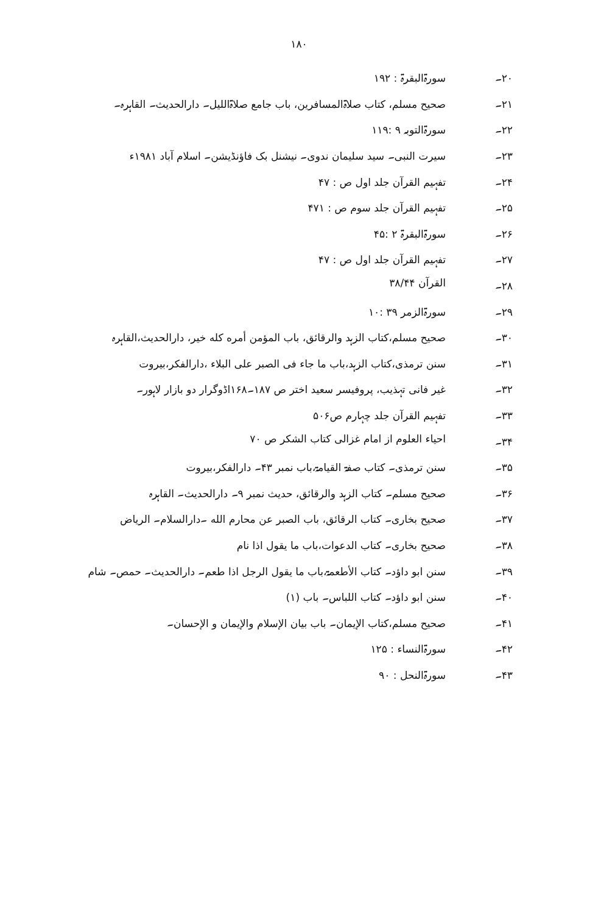۱۸۰
۲۰۔ سورۃالبقرۃ : ۱۹۲
۲۱۔ صحیح مسلم، کتاب صلاۃالمسافرین، باب جامع صلاۃاللیل۔ دارالحدیث۔ القاہرہ۔
۲۲۔ سورۃالتوبہ ۹ :۱۱۹
۲۳۔ سیرت النبی۔ سید سلیمان ندوی۔ نیشنل بک فاؤنڈیشن۔ اسلام آباد ۱۹۸۱ء
۲۴۔ تفہیم القرآن جلد اول ص : ۴۷
۲۵۔ تفہیم القرآن جلد سوم ص : ۴۷۱
۲۶۔ سورۃالبقرۃ ۲ :۴۵
۲۷۔ تفہیم القرآن جلد اول ص : ۴۷
۲۸۔ القرآن ۳۸/۴۴
۲۹۔ سورۃالزمر ۳۹ :۱۰
۳۰۔ صحیح مسلم،کتاب الزہد والرقائق، باب المؤمن أمره كله خير، دارالحدیث،القاہرہ
۳۱۔ سنن ترمذی،کتاب الزہد،باب ما جاء فی الصبر علی البلاء ،دارالفکر،بیروت
۳۲۔ غیر فانی تہذیب، پروفیسر سعید اختر ص ۱۸۷۔۱۶۸اڈوگرار دو بازار لاہور۔
۳۳۔ تفہیم القرآن جلد چہارم ص۵۰۶
۳۴۔ احیاء العلوم از امام غزالی کتاب الشکر ص ۷۰
۳۵۔ سنن ترمذی۔ کتاب صفۃ القیامۃ،باب نمبر ۴۳۔ دارالفکر،بیروت
۳۶۔ صحیح مسلم۔ کتاب الزہد والرقائق، حدیث نمبر ۹۔ دارالحدیث۔ القاہرہ
۳۷۔ صحیح بخاری۔ کتاب الرقائق، باب الصبر عن محارم الله ۔دارالسلام۔ الریاض
۳۸۔ صحیح بخاری۔ کتاب الدعوات،باب ما يقول اذا نام
۳۹۔ سنن ابو داؤد۔ کتاب الأطعمۃ،باب ما یقول الرجل اذا طعم۔ دارالحدیث۔ حمص۔ شام
۴۰۔ سنن ابو داؤد۔ کتاب اللباس۔ باب (۱)
۴۱۔ صحیح مسلم،کتاب الإیمان۔ باب بیان الإسلام والإيمان و الإحسان۔
۴۲۔ سورۃالنساء : ۱۲۵
۴۳۔ سورۃالنحل : ۹۰